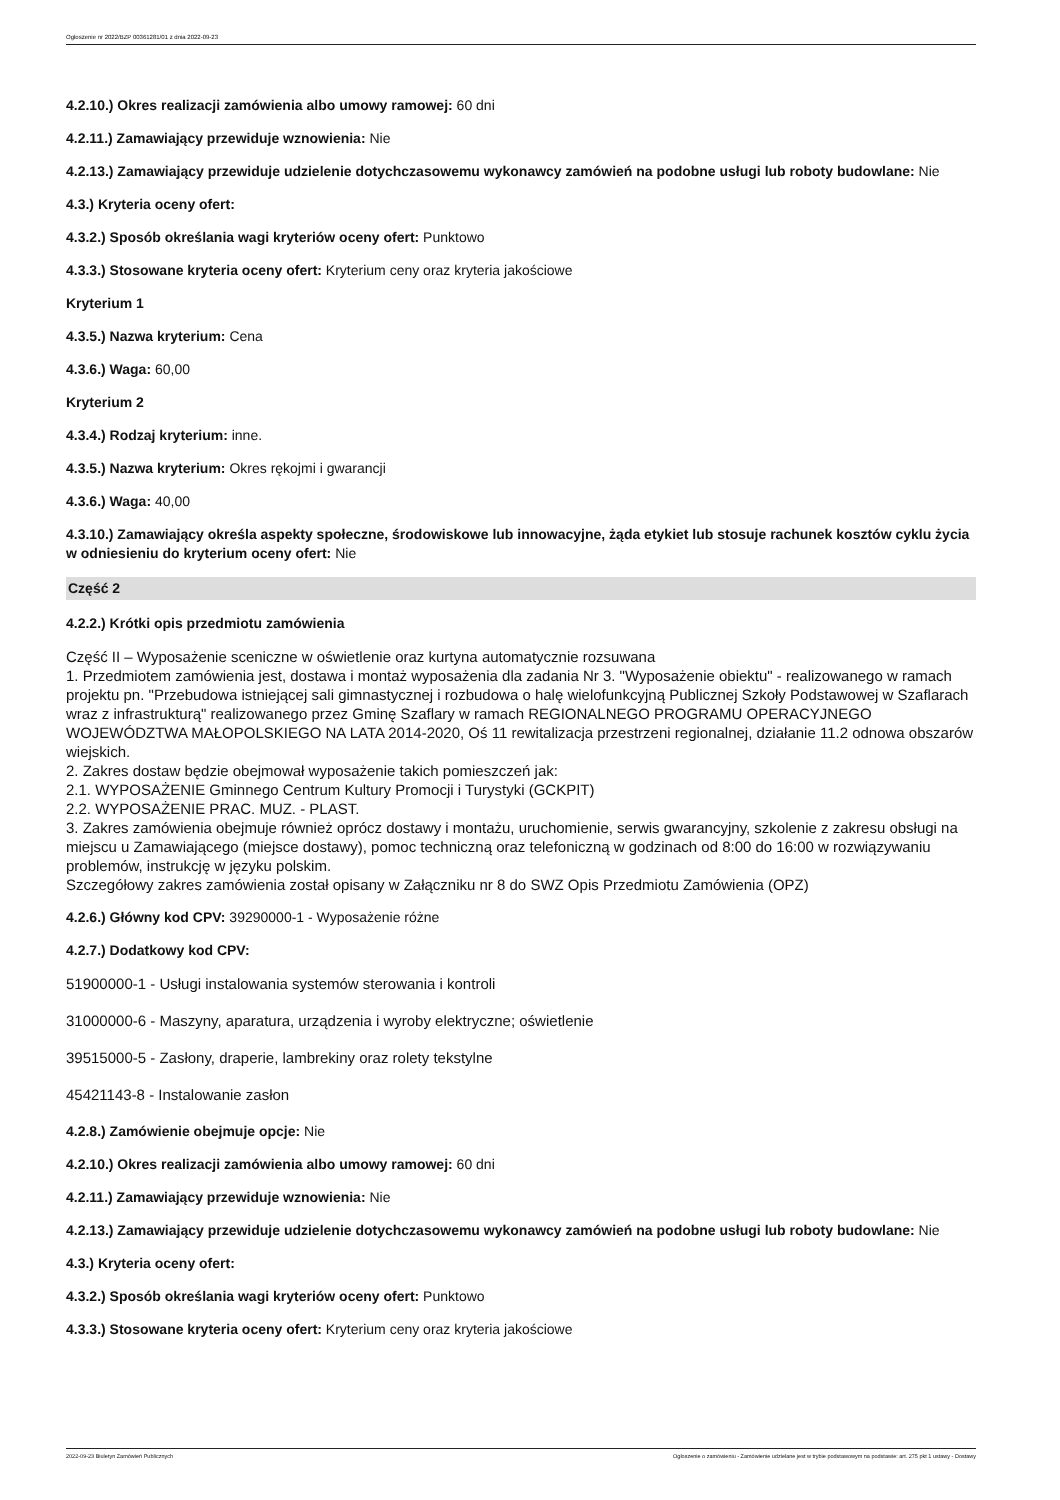Ogłoszenie nr 2022/BZP 00361281/01 z dnia 2022-09-23
4.2.10.) Okres realizacji zamówienia albo umowy ramowej: 60 dni
4.2.11.) Zamawiający przewiduje wznowienia: Nie
4.2.13.) Zamawiający przewiduje udzielenie dotychczasowemu wykonawcy zamówień na podobne usługi lub roboty budowlane: Nie
4.3.) Kryteria oceny ofert:
4.3.2.) Sposób określania wagi kryteriów oceny ofert: Punktowo
4.3.3.) Stosowane kryteria oceny ofert: Kryterium ceny oraz kryteria jakościowe
Kryterium 1
4.3.5.) Nazwa kryterium: Cena
4.3.6.) Waga: 60,00
Kryterium 2
4.3.4.) Rodzaj kryterium: inne.
4.3.5.) Nazwa kryterium: Okres rękojmi i gwarancji
4.3.6.) Waga: 40,00
4.3.10.) Zamawiający określa aspekty społeczne, środowiskowe lub innowacyjne, żąda etykiet lub stosuje rachunek kosztów cyklu życia w odniesieniu do kryterium oceny ofert: Nie
Część 2
4.2.2.) Krótki opis przedmiotu zamówienia
Część II – Wyposażenie sceniczne w oświetlenie oraz kurtyna automatycznie rozsuwana
1. Przedmiotem zamówienia jest, dostawa i montaż wyposażenia dla zadania Nr 3. "Wyposażenie obiektu" - realizowanego w ramach projektu pn. "Przebudowa istniejącej sali gimnastycznej i rozbudowa o halę wielofunkcyjną Publicznej Szkoły Podstawowej w Szaflarach wraz z infrastrukturą" realizowanego przez Gminę Szaflary w ramach REGIONALNEGO PROGRAMU OPERACYJNEGO WOJEWÓDZTWA MAŁOPOLSKIEGO NA LATA 2014-2020, Oś 11 rewitalizacja przestrzeni regionalnej, działanie 11.2 odnowa obszarów wiejskich.
2. Zakres dostaw będzie obejmował wyposażenie takich pomieszczeń jak:
2.1. WYPOSAŻENIE Gminnego Centrum Kultury Promocji i Turystyki (GCKPIT)
2.2. WYPOSAŻENIE PRAC. MUZ. - PLAST.
3. Zakres zamówienia obejmuje również oprócz dostawy i montażu, uruchomienie, serwis gwarancyjny, szkolenie z zakresu obsługi na miejscu u Zamawiającego (miejsce dostawy), pomoc techniczną oraz telefoniczną w godzinach od 8:00 do 16:00 w rozwiązywaniu problemów, instrukcję w języku polskim.
Szczegółowy zakres zamówienia został opisany w Załączniku nr 8 do SWZ Opis Przedmiotu Zamówienia (OPZ)
4.2.6.) Główny kod CPV: 39290000-1 - Wyposażenie różne
4.2.7.) Dodatkowy kod CPV:
51900000-1 - Usługi instalowania systemów sterowania i kontroli
31000000-6 - Maszyny, aparatura, urządzenia i wyroby elektryczne; oświetlenie
39515000-5 - Zasłony, draperie, lambrekiny oraz rolety tekstylne
45421143-8 - Instalowanie zasłon
4.2.8.) Zamówienie obejmuje opcje: Nie
4.2.10.) Okres realizacji zamówienia albo umowy ramowej: 60 dni
4.2.11.) Zamawiający przewiduje wznowienia: Nie
4.2.13.) Zamawiający przewiduje udzielenie dotychczasowemu wykonawcy zamówień na podobne usługi lub roboty budowlane: Nie
4.3.) Kryteria oceny ofert:
4.3.2.) Sposób określania wagi kryteriów oceny ofert: Punktowo
4.3.3.) Stosowane kryteria oceny ofert: Kryterium ceny oraz kryteria jakościowe
2022-09-23 Biuletyn Zamówień Publicznych Ogłoszenie o zamówieniu - Zamówienie udzielane jest w trybie podstawowym na podstawie: art. 275 pkt 1 ustawy - Dostawy